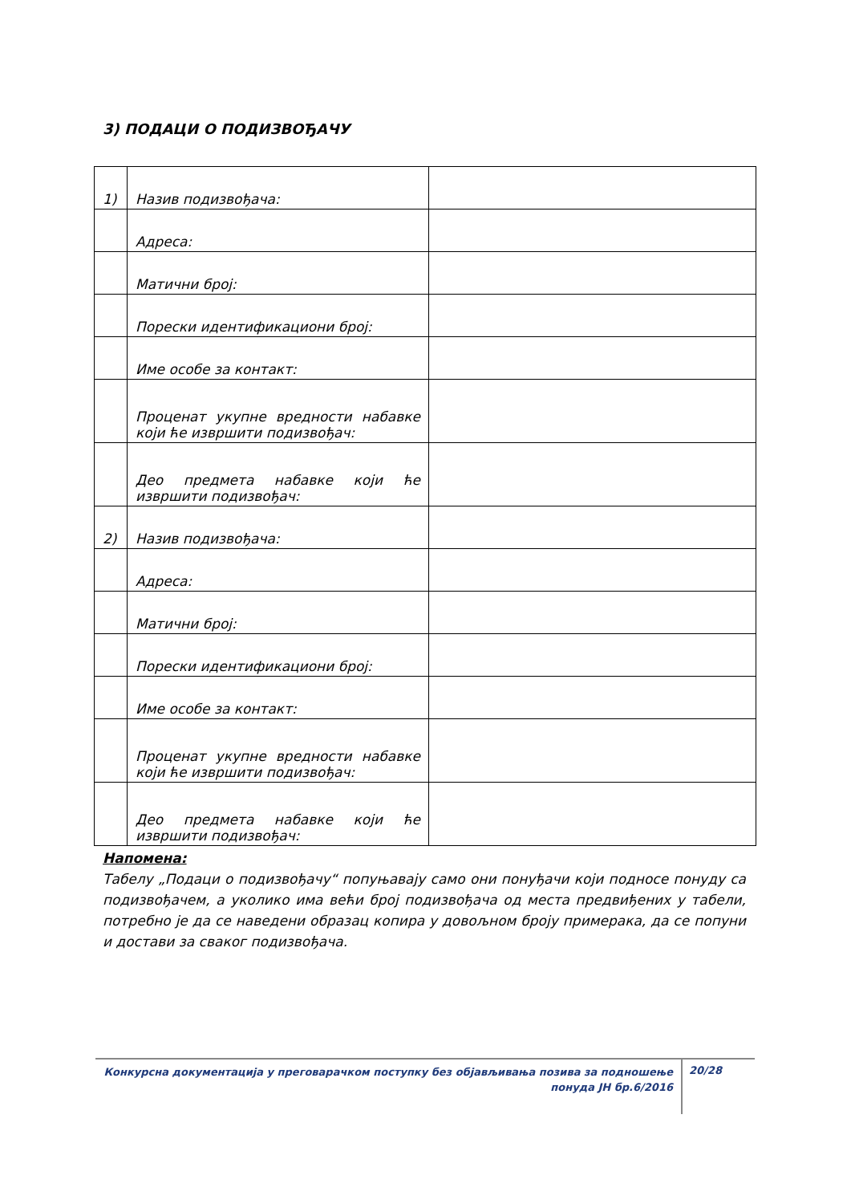3) ПОДАЦИ О ПОДИЗВОЂАЧУ
| 1) | Назив подизвођача: | |
| | Адреса: | |
| | Матични број: | |
| | Порески идентификациони број: | |
| | Име особе за контакт: | |
| | Проценат укупне вредности набавке који ће извршити подизвођач: | |
| | Део предмета набавке који ће извршити подизвођач: | |
| 2) | Назив подизвођача: | |
| | Адреса: | |
| | Матични број: | |
| | Порески идентификациони број: | |
| | Име особе за контакт: | |
| | Проценат укупне вредности набавке који ће извршити подизвођач: | |
| | Део предмета набавке који ће извршити подизвођач: | |
Напомена:
Табелу „Подаци о подизвођачу“ попуњавају само они понуђачи који подносе понуду са подизвођачем, а уколико има већи број подизвођача од места предвиђених у табели, потребно је да се наведени образац копира у довољном броју примерака, да се попуни и достави за сваког подизвођача.
Конкурсна документација у преговарачком поступку без објављивања позива за подношење понуда ЈН бр.6/2016
20/28